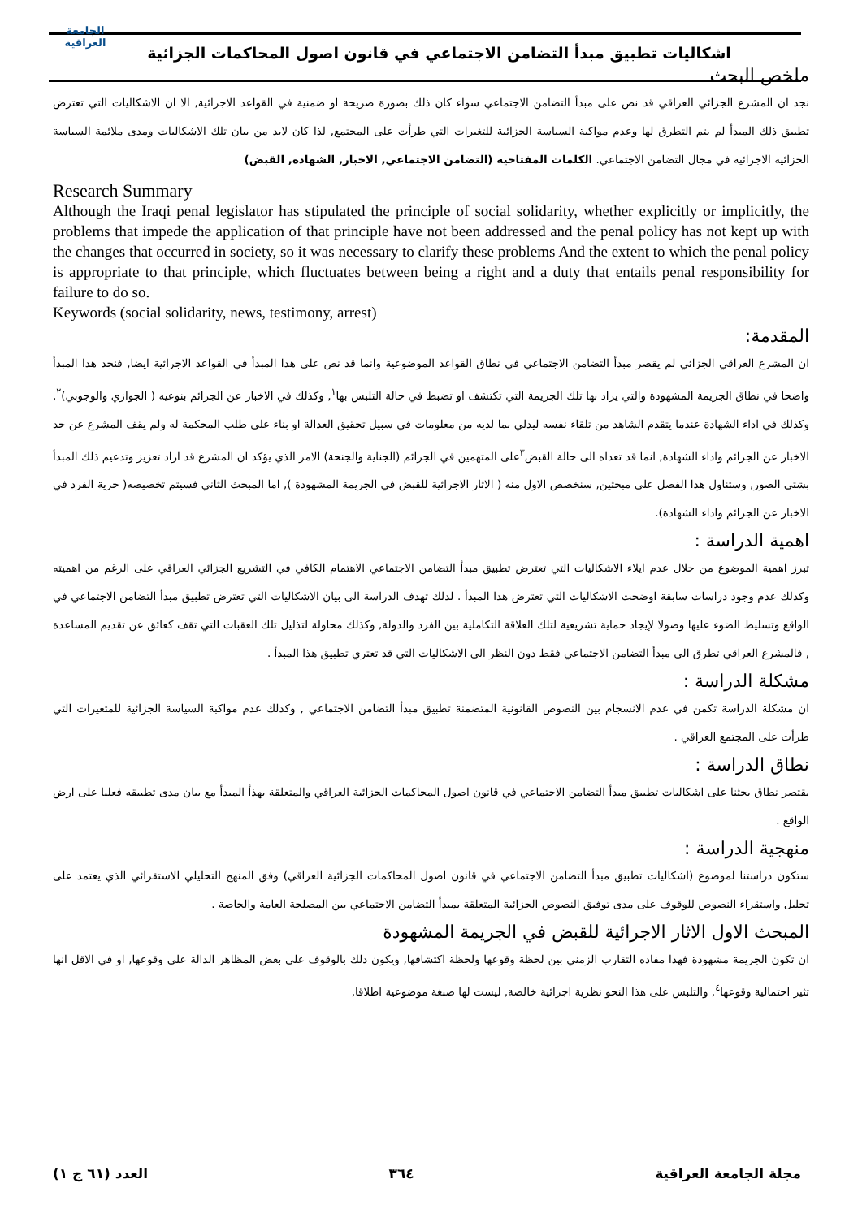الجامعة العراقية
اشكاليات تطبيق مبدأ التضامن الاجتماعي في قانون اصول المحاكمات الجزائية
ملخص البحث
نجد ان المشرع الجزائي العراقي قد نص على مبدأ التضامن الاجتماعي سواء كان ذلك بصورة صريحة او ضمنية في القواعد الاجرائية, الا ان الاشكاليات التي تعترض تطبيق ذلك المبدأ لم يتم التطرق لها وعدم مواكبة السياسة الجزائية للتغيرات التي طرأت على المجتمع, لذا كان لابد من بيان تلك الاشكاليات ومدى ملائمة السياسة الجزائية الاجرائية في مجال التضامن الاجتماعي. الكلمات المفتاحية (التضامن الاجتماعي, الاخبار, الشهادة, القبض)
Research Summary
Although the Iraqi penal legislator has stipulated the principle of social solidarity, whether explicitly or implicitly, the problems that impede the application of that principle have not been addressed and the penal policy has not kept up with the changes that occurred in society, so it was necessary to clarify these problems And the extent to which the penal policy is appropriate to that principle, which fluctuates between being a right and a duty that entails penal responsibility for failure to do so.
Keywords (social solidarity, news, testimony, arrest)
المقدمة:
ان المشرع العراقي الجزائي لم يقصر مبدأ التضامن الاجتماعي في نطاق القواعد الموضوعية وانما قد نص على هذا المبدأ في القواعد الاجرائية ايضا, فنجد هذا المبدأ واضحا في نطاق الجريمة المشهودة والتي يراد بها تلك الجريمة التي تكتشف او تضبط في حالة التلبس بها<sup>١</sup>, وكذلك في الاخبار عن الجرائم بنوعيه ( الجوازي والوجوبي)<sup>٢</sup>, وكذلك في اداء الشهادة عندما يتقدم الشاهد من تلقاء نفسه ليدلي بما لديه من معلومات في سبيل تحقيق العدالة او بناء على طلب المحكمة له ولم يقف المشرع عن حد الاخبار عن الجرائم واداء الشهادة, انما قد تعداه الى حالة القبض<sup>٣</sup>على المتهمين في الجرائم (الجناية والجنحة) الامر الذي يؤكد ان المشرع قد اراد تعزيز وتدعيم ذلك المبدأ بشتى الصور, وستناول هذا الفصل على مبحثين, سنخصص الاول منه ( الاثار الاجرائية للقبض في الجريمة المشهودة ), اما المبحث الثاني فسيتم تخصيصه( حرية الفرد في الاخبار عن الجرائم واداء الشهادة).
اهمية الدراسة :
تبرز اهمية الموضوع من خلال عدم ايلاء الاشكاليات التي تعترض تطبيق مبدأ التضامن الاجتماعي الاهتمام الكافي في التشريع الجزائي العراقي على الرغم من اهميته وكذلك عدم وجود دراسات سابقة اوضحت الاشكاليات التي تعترض هذا المبدأ . لذلك تهدف الدراسة الى بيان الاشكاليات التي تعترض تطبيق مبدأ التضامن الاجتماعي في الواقع وتسليط الضوء عليها وصولا لإيجاد حماية تشريعية لتلك العلاقة التكاملية بين الفرد والدولة, وكذلك محاولة لتذليل تلك العقبات التي تقف كعائق عن تقديم المساعدة , فالمشرع العراقي تطرق الى مبدأ التضامن الاجتماعي فقط دون النظر الى الاشكاليات التي قد تعتري تطبيق هذا المبدأ .
مشكلة الدراسة :
ان مشكلة الدراسة تكمن في عدم الانسجام بين النصوص القانونية المتضمنة تطبيق مبدأ التضامن الاجتماعي , وكذلك عدم مواكبة السياسة الجزائية للمتغيرات التي طرأت على المجتمع العراقي .
نطاق الدراسة :
يقتصر نطاق بحثنا على اشكاليات تطبيق مبدأ التضامن الاجتماعي في قانون اصول المحاكمات الجزائية العراقي والمتعلقة بهذأ المبدأ مع بيان مدى تطبيقه فعليا على ارض الواقع .
منهجية الدراسة :
ستكون دراستنا لموضوع (اشكاليات تطبيق مبدأ التضامن الاجتماعي في قانون اصول المحاكمات الجزائية العراقي) وفق المنهج التحليلي الاستقرائي الذي يعتمد على تحليل واستقراء النصوص للوقوف على مدى توفيق النصوص الجزائية المتعلقة بمبدأ التضامن الاجتماعي بين المصلحة العامة والخاصة .
المبحث الاول الاثار الاجرائية للقبض في الجريمة المشهودة
ان تكون الجريمة مشهودة فهذا مفاده التقارب الزمني بين لحظة وقوعها ولحظة اكتشافها, ويكون ذلك بالوقوف على بعض المظاهر الدالة على وقوعها, او في الاقل انها تثير احتمالية وقوعها<sup>٤</sup>, والتلبس على هذا النحو نظرية اجرائية خالصة, ليست لها صبغة موضوعية اطلاقا,
مجلة الجامعة العراقية ٣٦٤ العدد (٦١ ج ١)